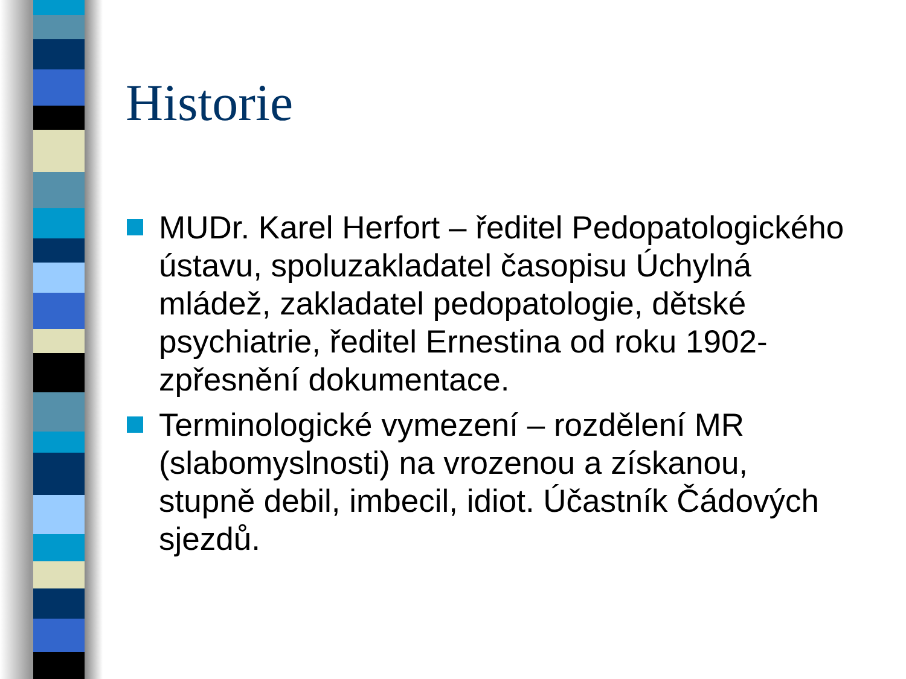Historie
MUDr. Karel Herfort – ředitel Pedopatologického ústavu, spoluzakladatel časopisu Úchylná mládež, zakladatel pedopatologie, dětské psychiatrie, ředitel Ernestina od roku 1902-zpřesnění dokumentace.
Terminologické vymezení – rozdělení MR (slabomyslnosti) na vrozenou a získanou, stupně debil, imbecil, idiot. Účastník Čádových sjezdů.